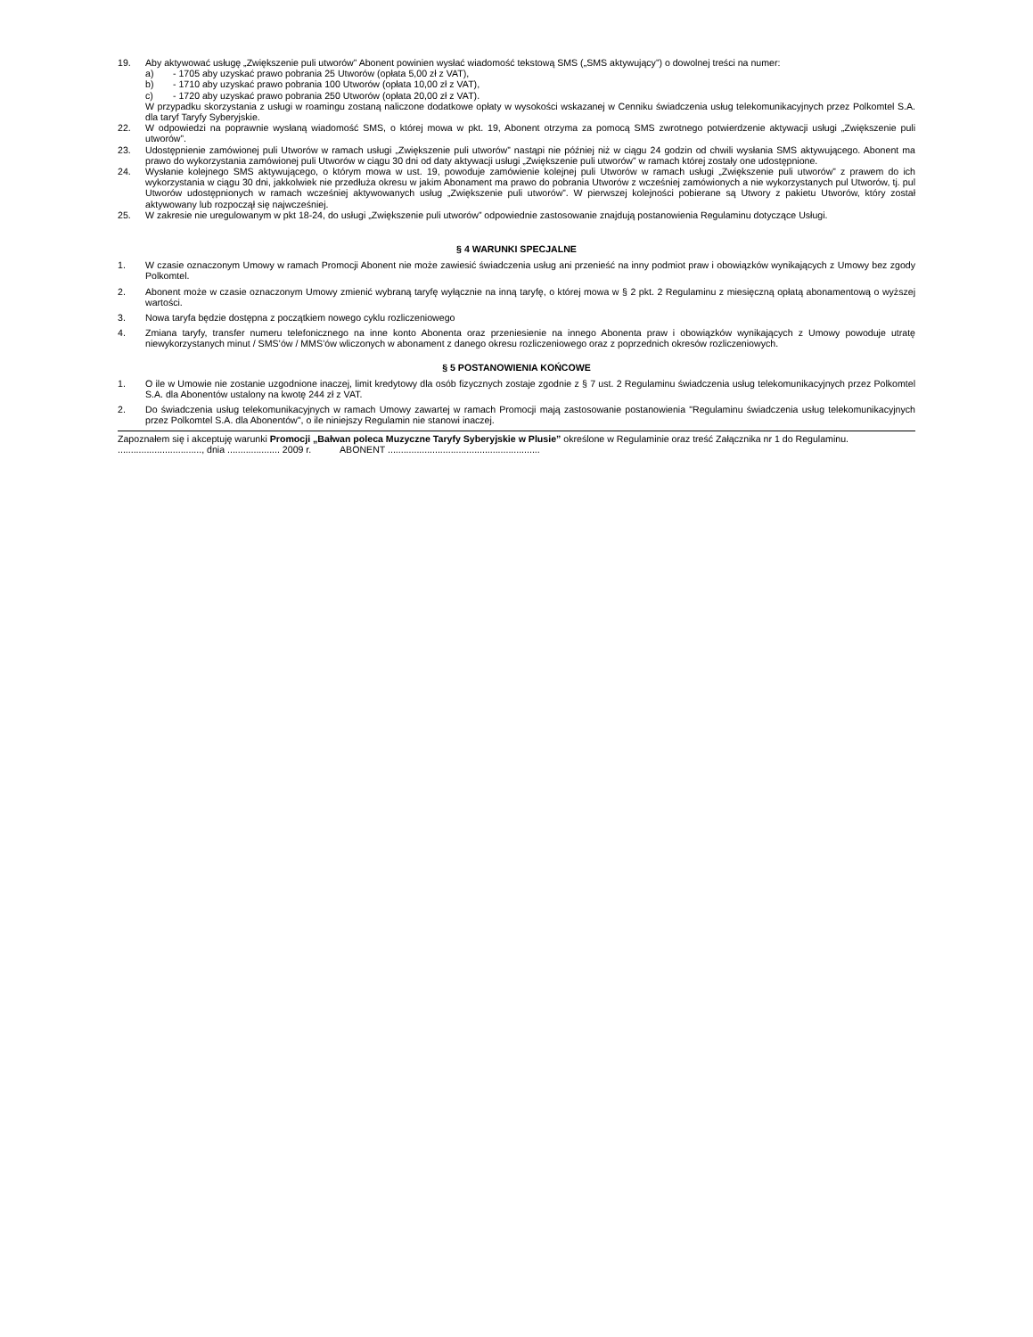19. Aby aktywować usługę „Zwiększenie puli utworów” Abonent powinien wysłać wiadomość tekstową SMS („SMS aktywujący”) o dowolnej treści na numer:
a) - 1705 aby uzyskać prawo pobrania 25 Utworów (opłata 5,00 zł z VAT),
b) - 1710 aby uzyskać prawo pobrania 100 Utworów (opłata 10,00 zł z VAT),
c) - 1720 aby uzyskać prawo pobrania 250 Utworów (opłata 20,00 zł z VAT).
W przypadku skorzystania z usługi w roamingu zostaną naliczone dodatkowe opłaty w wysokości wskazanej w Cenniku świadczenia usług telekomunikacyjnych przez Polkomtel S.A. dla taryf Taryfy Syberyjskie.
22. W odpowiedzi na poprawnie wysłaną wiadomość SMS, o której mowa w pkt. 19, Abonent otrzyma za pomocą SMS zwrotnego potwierdzenie aktywacji usługi „Zwiększenie puli utworów”.
23. Udostępnienie zamówionej puli Utworów w ramach usługi „Zwiększenie puli utworów” nastąpi nie później niż w ciągu 24 godzin od chwili wysłania SMS aktywującego. Abonent ma prawo do wykorzystania zamówionej puli Utworów w ciągu 30 dni od daty aktywacji usługi „Zwiększenie puli utworów” w ramach której zostały one udostępnione.
24. Wysłanie kolejnego SMS aktywującego, o którym mowa w ust. 19, powoduje zamówienie kolejnej puli Utworów w ramach usługi „Zwiększenie puli utworów” z prawem do ich wykorzystania w ciągu 30 dni, jakkolwiek nie przedłuża okresu w jakim Abonament ma prawo do pobrania Utworów z wcześniej zamówionych a nie wykorzystanych pul Utworów, tj. pul Utworów udostępnionych w ramach wcześniej aktywowanych usług „Zwiększenie puli utworów”. W pierwszej kolejności pobierane są Utwory z pakietu Utworów, który został aktywowany lub rozpoczął się najwcześniej.
25. W zakresie nie uregulowanym w pkt 18-24, do usługi „Zwiększenie puli utworów” odpowiednie zastosowanie znajdują postanowienia Regulaminu dotyczące Usługi.
§ 4 WARUNKI SPECJALNE
1. W czasie oznaczonym Umowy w ramach Promocji Abonent nie może zawiesić świadczenia usług ani przenieść na inny podmiot praw i obowiązków wynikających z Umowy bez zgody Polkomtel.
2. Abonent może w czasie oznaczonym Umowy zmienić wybraną taryfę wyłącznie na inną taryfę, o której mowa w § 2 pkt. 2 Regulaminu z miesięczną opłatą abonamentową o wyższej wartości.
3. Nowa taryfa będzie dostępna z początkiem nowego cyklu rozliczeniowego
4. Zmiana taryfy, transfer numeru telefonicznego na inne konto Abonenta oraz przeniesienie na innego Abonenta praw i obowiązków wynikających z Umowy powoduje utratę niewykorzystanych minut / SMS’ów / MMS’ów wliczonych w abonament z danego okresu rozliczeniowego oraz z poprzednich okresów rozliczeniowych.
§ 5 POSTANOWIENIA KOŃCOWE
1. O ile w Umowie nie zostanie uzgodnione inaczej, limit kredytowy dla osób fizycznych zostaje zgodnie z § 7 ust. 2 Regulaminu świadczenia usług telekomunikacyjnych przez Polkomtel S.A. dla Abonentów ustalony na kwotę 244 zł z VAT.
2. Do świadczenia usług telekomunikacyjnych w ramach Umowy zawartej w ramach Promocji mają zastosowanie postanowienia "Regulaminu świadczenia usług telekomunikacyjnych przez Polkomtel S.A. dla Abonentów", o ile niniejszy Regulamin nie stanowi inaczej.
Zapoznałem się i akceptuję warunki Promocji „Bałwan poleca Muzyczne Taryfy Syberyjskie w Plusie” określone w Regulaminie oraz treść Załącznika nr 1 do Regulaminu.
................................, dnia .................... 2009 r. ABONENT ..........................................................